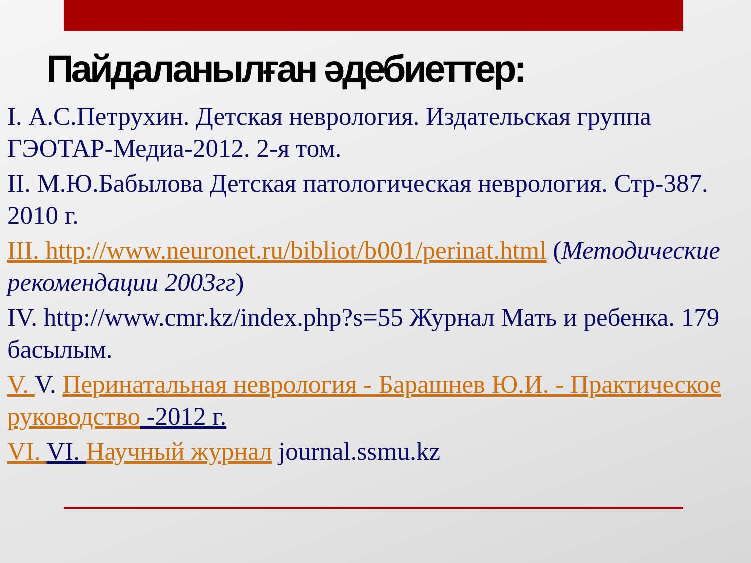Пайдаланылған әдебиеттер:
I. А.С.Петрухин. Детская неврология. Издательская группа ГЭОТАР-Медиа-2012. 2-я том.
II. М.Ю.Бабылова Детская патологическая неврология. Стр-387. 2010 г.
III. http://www.neuronet.ru/bibliot/b001/perinat.html (Методические рекомендации 2003гг)
IV. http://www.cmr.kz/index.php?s=55 Журнал Мать и ребенка. 179 басылым.
V. V. Перинатальная неврология - Барашнев Ю.И. - Практическое руководство -2012 г.
VI. VI. Научный журнал journal.ssmu.kz